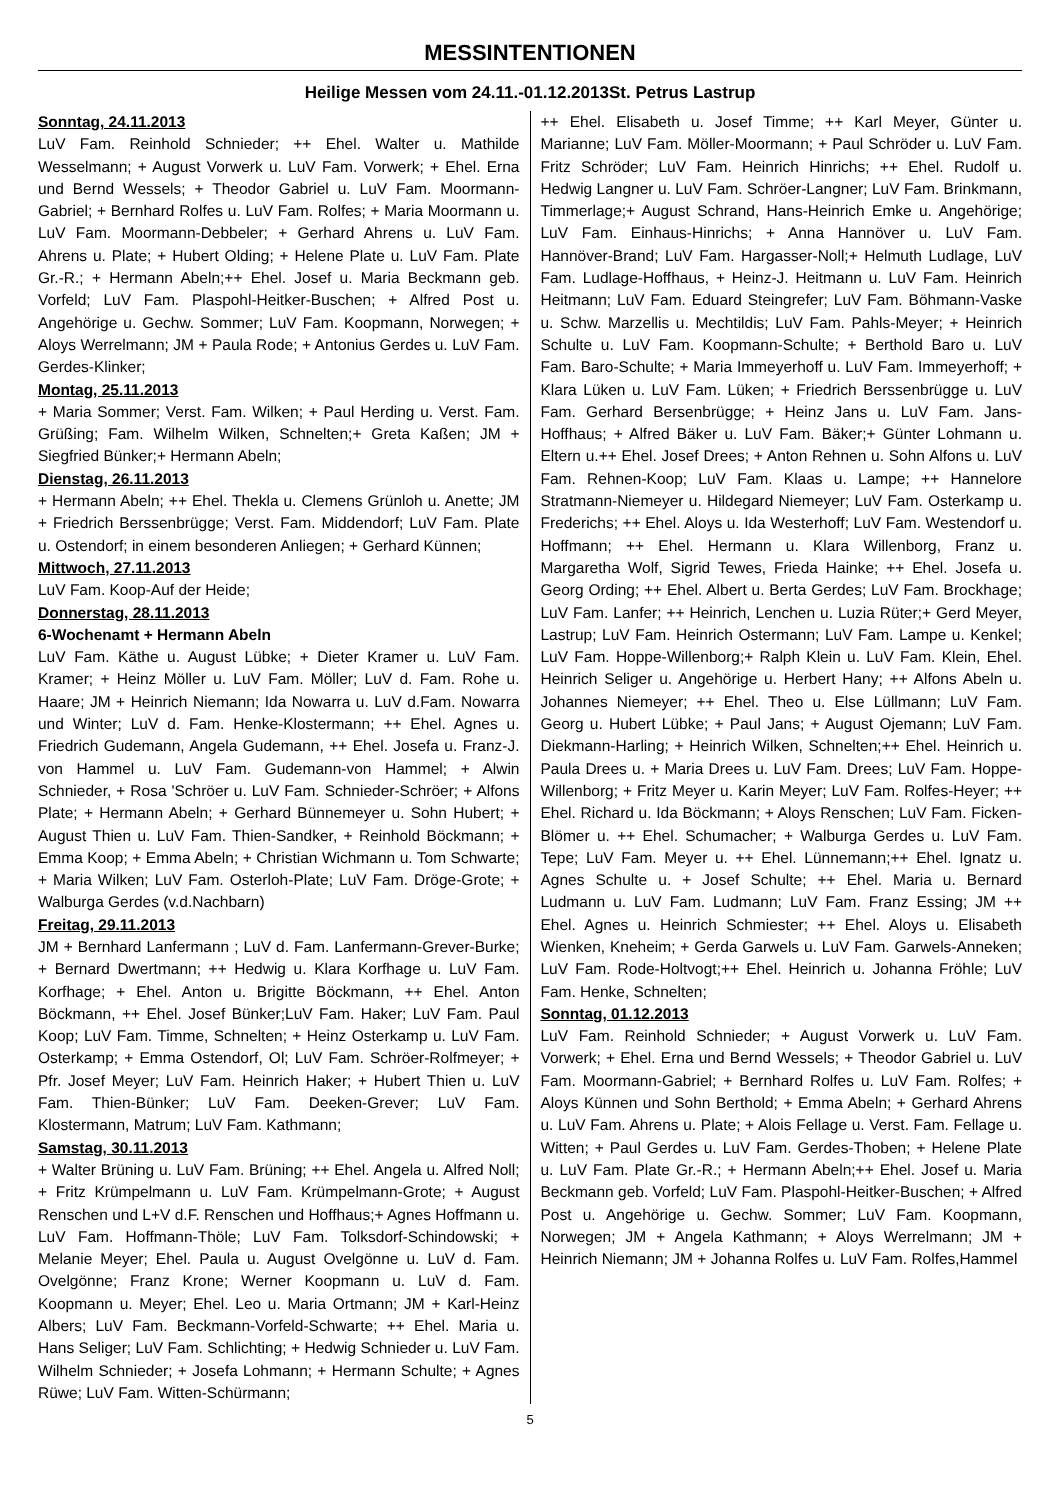MESSINTENTIONEN
Heilige Messen vom 24.11.-01.12.2013St. Petrus Lastrup
Sonntag, 24.11.2013
LuV Fam. Reinhold Schnieder; ++ Ehel. Walter u. Mathilde Wesselmann; + August Vorwerk u. LuV Fam. Vorwerk; + Ehel. Erna und Bernd Wessels; + Theodor Gabriel u. LuV Fam. Moormann-Gabriel; + Bernhard Rolfes u. LuV Fam. Rolfes; + Maria Moormann u. LuV Fam. Moormann-Debbeler; + Gerhard Ahrens u. LuV Fam. Ahrens u. Plate; + Hubert Olding; + Helene Plate u. LuV Fam. Plate Gr.-R.; + Hermann Abeln;++ Ehel. Josef u. Maria Beckmann geb. Vorfeld; LuV Fam. Plaspohl-Heitker-Buschen; + Alfred Post u. Angehörige u. Gechw. Sommer; LuV Fam. Koopmann, Norwegen; + Aloys Werrelmann; JM + Paula Rode; + Antonius Gerdes u. LuV Fam. Gerdes-Klinker;
Montag, 25.11.2013
+ Maria Sommer; Verst. Fam. Wilken; + Paul Herding u. Verst. Fam. Grüßing; Fam. Wilhelm Wilken, Schnelten;+ Greta Kaßen; JM + Siegfried Bünker;+ Hermann Abeln;
Dienstag, 26.11.2013
+ Hermann Abeln; ++ Ehel. Thekla u. Clemens Grünloh u. Anette; JM + Friedrich Berssenbrügge; Verst. Fam. Middendorf; LuV Fam. Plate u. Ostendorf; in einem besonderen Anliegen; + Gerhard Künnen;
Mittwoch, 27.11.2013
LuV Fam. Koop-Auf der Heide;
Donnerstag, 28.11.2013
6-Wochenamt + Hermann Abeln
LuV Fam. Käthe u. August Lübke; + Dieter Kramer u. LuV Fam. Kramer; + Heinz Möller u. LuV Fam. Möller; LuV d. Fam. Rohe u. Haare; JM + Heinrich Niemann; Ida Nowarra u. LuV d.Fam. Nowarra und Winter; LuV d. Fam. Henke-Klostermann; ++ Ehel. Agnes u. Friedrich Gudemann, Angela Gudemann, ++ Ehel. Josefa u. Franz-J. von Hammel u. LuV Fam. Gudemann-von Hammel; + Alwin Schnieder, + Rosa 'Schröer u. LuV Fam. Schnieder-Schröer; + Alfons Plate; + Hermann Abeln; + Gerhard Bünnemeyer u. Sohn Hubert; + August Thien u. LuV Fam. Thien-Sandker, + Reinhold Böckmann; + Emma Koop; + Emma Abeln; + Christian Wichmann u. Tom Schwarte; + Maria Wilken; LuV Fam. Osterloh-Plate; LuV Fam. Dröge-Grote; + Walburga Gerdes (v.d.Nachbarn)
Freitag, 29.11.2013
JM + Bernhard Lanfermann ; LuV d. Fam. Lanfermann-Grever-Burke; + Bernard Dwertmann; ++ Hedwig u. Klara Korfhage u. LuV Fam. Korfhage; + Ehel. Anton u. Brigitte Böckmann, ++ Ehel. Anton Böckmann, ++ Ehel. Josef Bünker;LuV Fam. Haker; LuV Fam. Paul Koop; LuV Fam. Timme, Schnelten; + Heinz Osterkamp u. LuV Fam. Osterkamp; + Emma Ostendorf, Ol; LuV Fam. Schröer-Rolfmeyer; + Pfr. Josef Meyer; LuV Fam. Heinrich Haker; + Hubert Thien u. LuV Fam. Thien-Bünker; LuV Fam. Deeken-Grever; LuV Fam. Klostermann, Matrum; LuV Fam. Kathmann;
Samstag, 30.11.2013
+ Walter Brüning u. LuV Fam. Brüning; ++ Ehel. Angela u. Alfred Noll; + Fritz Krümpelmann u. LuV Fam. Krümpelmann-Grote; + August Renschen und L+V d.F. Renschen und Hoffhaus;+ Agnes Hoffmann u. LuV Fam. Hoffmann-Thöle; LuV Fam. Tolksdorf-Schindowski; + Melanie Meyer; Ehel. Paula u. August Ovelgönne u. LuV d. Fam. Ovelgönne; Franz Krone; Werner Koopmann u. LuV d. Fam. Koopmann u. Meyer; Ehel. Leo u. Maria Ortmann; JM + Karl-Heinz Albers; LuV Fam. Beckmann-Vorfeld-Schwarte; ++ Ehel. Maria u. Hans Seliger; LuV Fam. Schlichting; + Hedwig Schnieder u. LuV Fam. Wilhelm Schnieder; + Josefa Lohmann; + Hermann Schulte; + Agnes Rüwe; LuV Fam. Witten-Schürmann;
++ Ehel. Elisabeth u. Josef Timme; ++ Karl Meyer, Günter u. Marianne; LuV Fam. Möller-Moormann; + Paul Schröder u. LuV Fam. Fritz Schröder; LuV Fam. Heinrich Hinrichs; ++ Ehel. Rudolf u. Hedwig Langner u. LuV Fam. Schröer-Langner; LuV Fam. Brinkmann, Timmerlage;+ August Schrand, Hans-Heinrich Emke u. Angehörige; LuV Fam. Einhaus-Hinrichs; + Anna Hannöver u. LuV Fam. Hannöver-Brand; LuV Fam. Hargasser-Noll;+ Helmuth Ludlage, LuV Fam. Ludlage-Hoffhaus, + Heinz-J. Heitmann u. LuV Fam. Heinrich Heitmann; LuV Fam. Eduard Steingrefer; LuV Fam. Böhmann-Vaske u. Schw. Marzellis u. Mechtildis; LuV Fam. Pahls-Meyer; + Heinrich Schulte u. LuV Fam. Koopmann-Schulte; + Berthold Baro u. LuV Fam. Baro-Schulte; + Maria Immeyerhoff u. LuV Fam. Immeyerhoff; + Klara Lüken u. LuV Fam. Lüken; + Friedrich Berssenbrügge u. LuV Fam. Gerhard Bersenbrügge; + Heinz Jans u. LuV Fam. Jans-Hoffhaus; + Alfred Bäker u. LuV Fam. Bäker;+ Günter Lohmann u. Eltern u.++ Ehel. Josef Drees; + Anton Rehnen u. Sohn Alfons u. LuV Fam. Rehnen-Koop; LuV Fam. Klaas u. Lampe; ++ Hannelore Stratmann-Niemeyer u. Hildegard Niemeyer; LuV Fam. Osterkamp u. Frederichs; ++ Ehel. Aloys u. Ida Westerhoff; LuV Fam. Westendorf u. Hoffmann; ++ Ehel. Hermann u. Klara Willenborg, Franz u. Margaretha Wolf, Sigrid Tewes, Frieda Hainke; ++ Ehel. Josefa u. Georg Ording; ++ Ehel. Albert u. Berta Gerdes; LuV Fam. Brockhage; LuV Fam. Lanfer; ++ Heinrich, Lenchen u. Luzia Rüter;+ Gerd Meyer, Lastrup; LuV Fam. Heinrich Ostermann; LuV Fam. Lampe u. Kenkel; LuV Fam. Hoppe-Willenborg;+ Ralph Klein u. LuV Fam. Klein, Ehel. Heinrich Seliger u. Angehörige u. Herbert Hany; ++ Alfons Abeln u. Johannes Niemeyer; ++ Ehel. Theo u. Else Lüllmann; LuV Fam. Georg u. Hubert Lübke; + Paul Jans; + August Ojemann; LuV Fam. Diekmann-Harling; + Heinrich Wilken, Schnelten;++ Ehel. Heinrich u. Paula Drees u. + Maria Drees u. LuV Fam. Drees; LuV Fam. Hoppe-Willenborg; + Fritz Meyer u. Karin Meyer; LuV Fam. Rolfes-Heyer; ++ Ehel. Richard u. Ida Böckmann; + Aloys Renschen; LuV Fam. Ficken-Blömer u. ++ Ehel. Schumacher; + Walburga Gerdes u. LuV Fam. Tepe; LuV Fam. Meyer u. ++ Ehel. Lünnemann;++ Ehel. Ignatz u. Agnes Schulte u. + Josef Schulte; ++ Ehel. Maria u. Bernard Ludmann u. LuV Fam. Ludmann; LuV Fam. Franz Essing; JM ++ Ehel. Agnes u. Heinrich Schmiester; ++ Ehel. Aloys u. Elisabeth Wienken, Kneheim; + Gerda Garwels u. LuV Fam. Garwels-Anneken; LuV Fam. Rode-Holtvogt;++ Ehel. Heinrich u. Johanna Fröhle; LuV Fam. Henke, Schnelten;
Sonntag, 01.12.2013
LuV Fam. Reinhold Schnieder; + August Vorwerk u. LuV Fam. Vorwerk; + Ehel. Erna und Bernd Wessels; + Theodor Gabriel u. LuV Fam. Moormann-Gabriel; + Bernhard Rolfes u. LuV Fam. Rolfes; + Aloys Künnen und Sohn Berthold; + Emma Abeln; + Gerhard Ahrens u. LuV Fam. Ahrens u. Plate; + Alois Fellage u. Verst. Fam. Fellage u. Witten; + Paul Gerdes u. LuV Fam. Gerdes-Thoben; + Helene Plate u. LuV Fam. Plate Gr.-R.; + Hermann Abeln;++ Ehel. Josef u. Maria Beckmann geb. Vorfeld; LuV Fam. Plaspohl-Heitker-Buschen; + Alfred Post u. Angehörige u. Gechw. Sommer; LuV Fam. Koopmann, Norwegen; JM + Angela Kathmann; + Aloys Werrelmann; JM + Heinrich Niemann; JM + Johanna Rolfes u. LuV Fam. Rolfes,Hammel
5